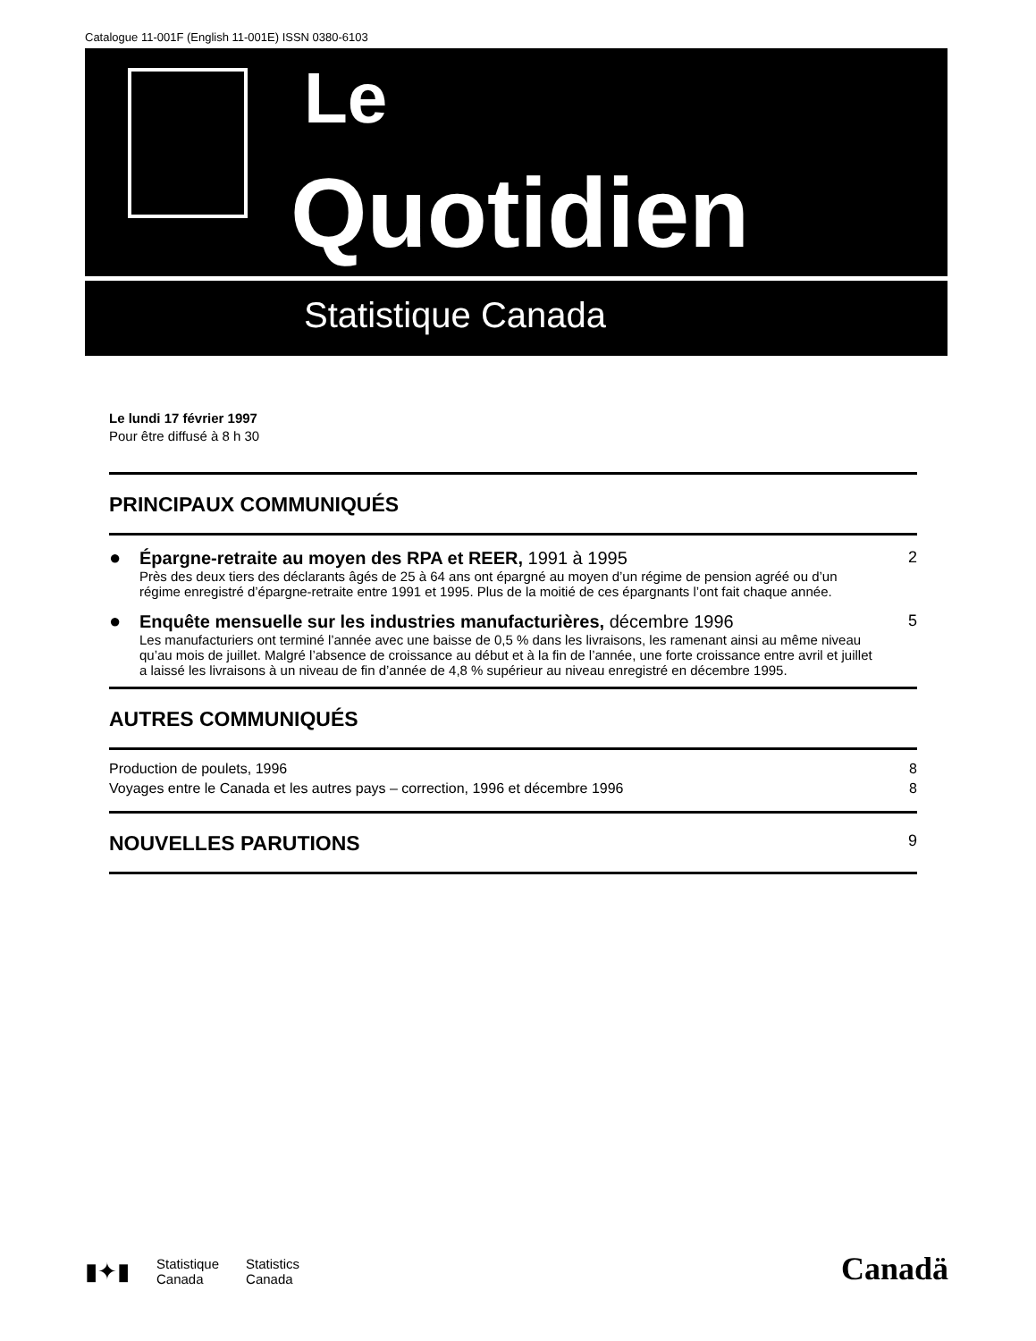Catalogue 11-001F (English 11-001E) ISSN 0380-6103
Le
Quotidien
Statistique Canada
Le lundi 17 février 1997
Pour être diffusé à 8 h 30
PRINCIPAUX COMMUNIQUÉS
●
Épargne-retraite au moyen des RPA et REER, 1991 à 1995
Près des deux tiers des déclarants âgés de 25 à 64 ans ont épargné au moyen d’un régime de pension agréé ou d’un régime enregistré d’épargne-retraite entre 1991 et 1995. Plus de la moitié de ces épargnants l’ont fait chaque année.
2
●
Enquête mensuelle sur les industries manufacturières, décembre 1996
Les manufacturiers ont terminé l’année avec une baisse de 0,5 % dans les livraisons, les ramenant ainsi au même niveau qu’au mois de juillet. Malgré l’absence de croissance au début et à la fin de l’année, une forte croissance entre avril et juillet a laissé les livraisons à un niveau de fin d’année de 4,8 % supérieur au niveau enregistré en décembre 1995.
5
AUTRES COMMUNIQUÉS
Production de poulets, 1996 8
Voyages entre le Canada et les autres pays – correction, 1996 et décembre 1996 8
NOUVELLES PARUTIONS 9
▮✦▮ Statistique
Canada Statistics
Canada
Canadä